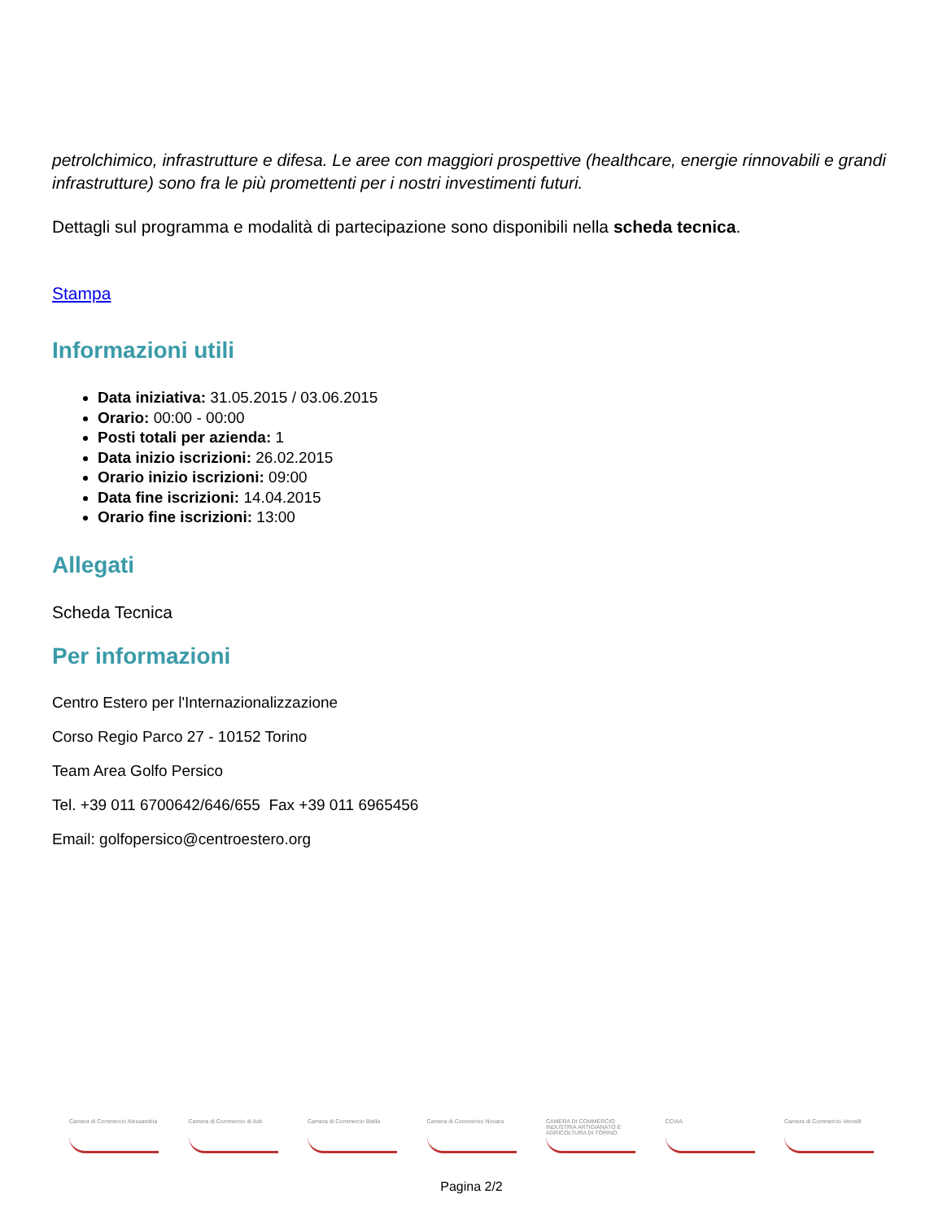petrolchimico, infrastrutture e difesa. Le aree con maggiori prospettive (healthcare, energie rinnovabili e grandi infrastrutture) sono fra le più promettenti per i nostri investimenti futuri.
Dettagli sul programma e modalità di partecipazione sono disponibili nella scheda tecnica.
Stampa
Informazioni utili
Data iniziativa: 31.05.2015 / 03.06.2015
Orario: 00:00 - 00:00
Posti totali per azienda: 1
Data inizio iscrizioni: 26.02.2015
Orario inizio iscrizioni: 09:00
Data fine iscrizioni: 14.04.2015
Orario fine iscrizioni: 13:00
Allegati
Scheda Tecnica
Per informazioni
Centro Estero per l'Internazionalizzazione
Corso Regio Parco 27 - 10152 Torino
Team Area Golfo Persico
Tel. +39 011 6700642/646/655 Fax +39 011 6965456
Email: golfopersico@centroestero.org
Camera di Commercio Alessandria
Camera di Commercio di Asti
Camera di Commercio Biella Camera di Commercio Novara CAMERA DI COMMERCIO INDUSTRIA ARTIGIANATO E AGRICOLTURA DI TORINO
CCIAA Camera di Commercio Vercelli
Pagina 2/2